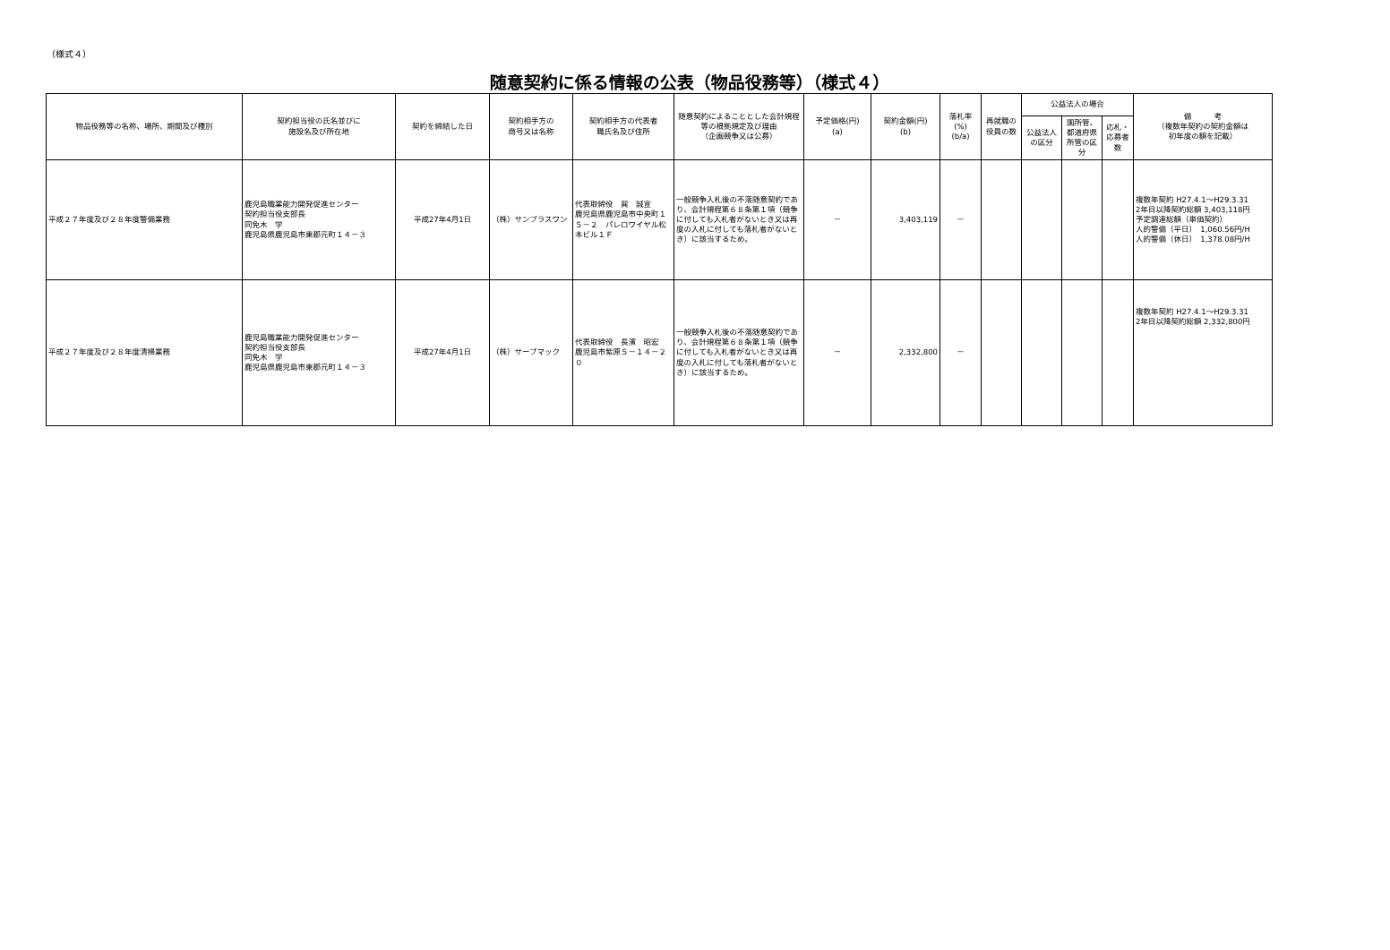（様式４）
随意契約に係る情報の公表（物品役務等）（様式４）
| 物品役務等の名称、場所、期間及び種別 | 契約担当役の氏名並びに 施設名及び所在地 | 契約を締結した日 | 契約相手方の 商号又は名称 | 契約相手方の代表者 職氏名及び住所 | 随意契約によることとした会計規程等の根拠規定及び理由 （企画競争又は公募） | 予定価格(円) (a) | 契約金額(円) (b) | 落札率 (%) (b/a) | 再就職の 役員の数 | 公益法人の場合 | | | 備 考 （複数年契約の契約金額は 初年度の額を記載） |
| --- | --- | --- | --- | --- | --- | --- | --- | --- | --- | --- | --- | --- | --- |
| | | | | | | | | | | 公益法人の区分 | 国所管、都道府県所管の区分 | 応札・応募者数 | |
| 平成２７年度及び２８年度警備業務 | 鹿児島職業能力開発促進センター 契約担当役支部長 同免木 学 鹿児島県鹿児島市東郡元町１４－３ | 平成27年4月1日 | （株）サンプラスワン | 代表取締役 巽 誠宣 鹿児島県鹿児島市中央町１５－２ パレロワイヤル松本ビル１Ｆ | 一般競争入札後の不落随意契約であり、会計規程第６８条第１項（競争に付しても入札者がないとき又は再度の入札に付しても落札者がないとき）に該当するため。 | － | 3,403,119 | － | | | | | 複数年契約 H27.4.1～H29.3.31 2年目以降契約総額 3,403,118円 予定調達総額（単価契約） 人的警備（平日） 1,060.56円/H 人的警備（休日） 1,378.08円/H |
| 平成２７年度及び２８年度清掃業務 | 鹿児島職業能力開発促進センター 契約担当役支部長 同免木 学 鹿児島県鹿児島市東郡元町１４－３ | 平成27年4月1日 | （株）サーブマック | 代表取締役 長濱 昭宏 鹿児島市紫原５－１４－２０ | 一般競争入札後の不落随意契約であり、会計規程第６８条第１項（競争に付しても入札者がないとき又は再度の入札に付しても落札者がないとき）に該当するため。 | － | 2,332,800 | － | | | | | 複数年契約 H27.4.1～H29.3.31 2年目以降契約総額 2,332,800円 |